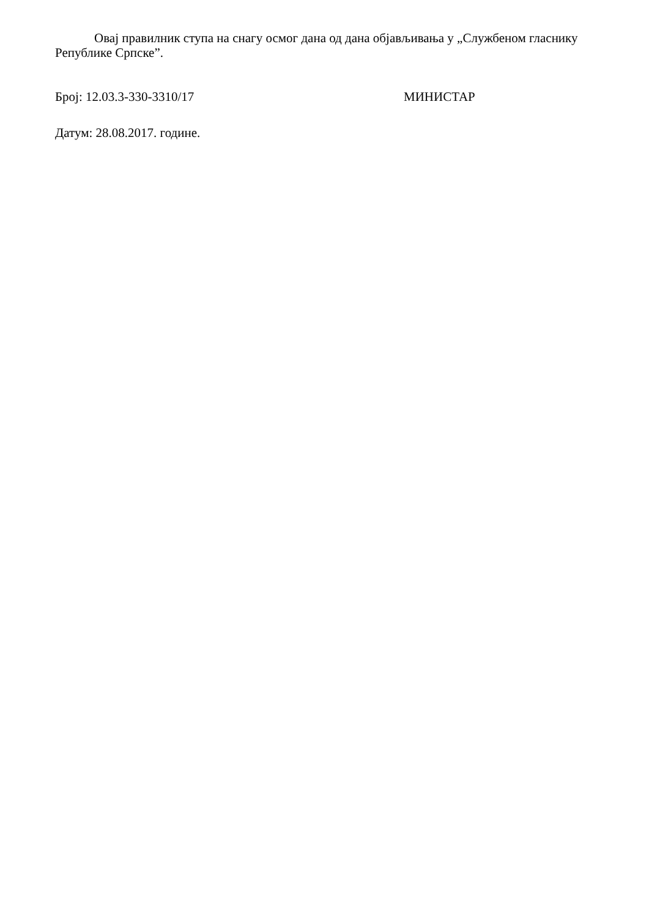Овај правилник ступа на снагу осмог дана од дана објављивања у „Службеном гласнику Републике Српске”.
Број: 12.03.3-330-3310/17 МИНИСТАР
Датум: 28.08.2017. године.